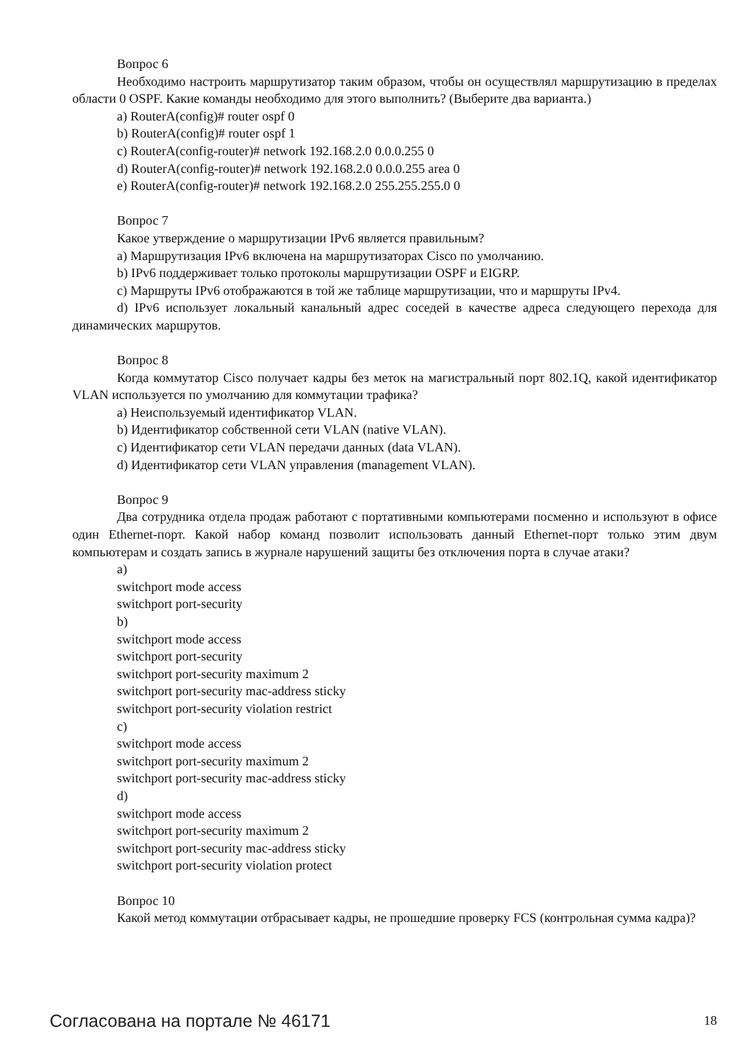Вопрос 6
Необходимо настроить маршрутизатор таким образом, чтобы он осуществлял маршрутизацию в пределах области 0 OSPF. Какие команды необходимо для этого выполнить? (Выберите два варианта.)
a) RouterA(config)# router ospf 0
b) RouterA(config)# router ospf 1
c) RouterA(config-router)# network 192.168.2.0 0.0.0.255 0
d) RouterA(config-router)# network 192.168.2.0 0.0.0.255 area 0
e) RouterA(config-router)# network 192.168.2.0 255.255.255.0 0
Вопрос 7
Какое утверждение о маршрутизации IPv6 является правильным?
a) Маршрутизация IPv6 включена на маршрутизаторах Cisco по умолчанию.
b) IPv6 поддерживает только протоколы маршрутизации OSPF и EIGRP.
c) Маршруты IPv6 отображаются в той же таблице маршрутизации, что и маршруты IPv4.
d) IPv6 использует локальный канальный адрес соседей в качестве адреса следующего перехода для динамических маршрутов.
Вопрос 8
Когда коммутатор Cisco получает кадры без меток на магистральный порт 802.1Q, какой идентификатор VLAN используется по умолчанию для коммутации трафика?
a) Неиспользуемый идентификатор VLAN.
b) Идентификатор собственной сети VLAN (native VLAN).
c) Идентификатор сети VLAN передачи данных (data VLAN).
d) Идентификатор сети VLAN управления (management VLAN).
Вопрос 9
Два сотрудника отдела продаж работают с портативными компьютерами посменно и используют в офисе один Ethernet-порт. Какой набор команд позволит использовать данный Ethernet-порт только этим двум компьютерам и создать запись в журнале нарушений защиты без отключения порта в случае атаки?
a)
switchport mode access
switchport port-security
b)
switchport mode access
switchport port-security
switchport port-security maximum 2
switchport port-security mac-address sticky
switchport port-security violation restrict
c)
switchport mode access
switchport port-security maximum 2
switchport port-security mac-address sticky
d)
switchport mode access
switchport port-security maximum 2
switchport port-security mac-address sticky
switchport port-security violation protect
Вопрос 10
Какой метод коммутации отбрасывает кадры, не прошедшие проверку FCS (контрольная сумма кадра)?
Согласована на портале № 46171 18